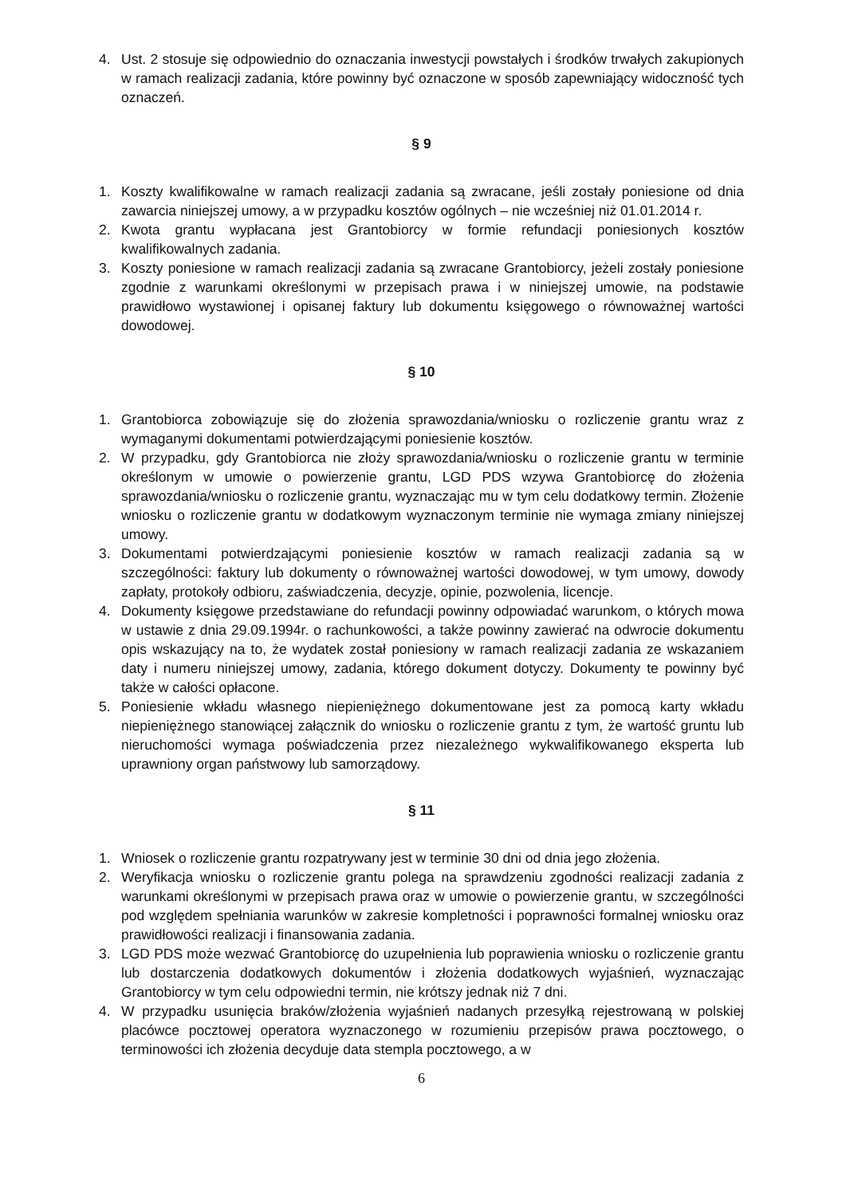4. Ust. 2 stosuje się odpowiednio do oznaczania inwestycji powstałych i środków trwałych zakupionych w ramach realizacji zadania, które powinny być oznaczone w sposób zapewniający widoczność tych oznaczeń.
§ 9
1. Koszty kwalifikowalne w ramach realizacji zadania są zwracane, jeśli zostały poniesione od dnia zawarcia niniejszej umowy, a w przypadku kosztów ogólnych – nie wcześniej niż 01.01.2014 r.
2. Kwota grantu wypłacana jest Grantobiorcy w formie refundacji poniesionych kosztów kwalifikowalnych zadania.
3. Koszty poniesione w ramach realizacji zadania są zwracane Grantobiorcy, jeżeli zostały poniesione zgodnie z warunkami określonymi w przepisach prawa i w niniejszej umowie, na podstawie prawidłowo wystawionej i opisanej faktury lub dokumentu księgowego o równoważnej wartości dowodowej.
§ 10
1. Grantobiorca zobowiązuje się do złożenia sprawozdania/wniosku o rozliczenie grantu wraz z wymaganymi dokumentami potwierdzającymi poniesienie kosztów.
2. W przypadku, gdy Grantobiorca nie złoży sprawozdania/wniosku o rozliczenie grantu w terminie określonym w umowie o powierzenie grantu, LGD PDS wzywa Grantobiorcę do złożenia sprawozdania/wniosku o rozliczenie grantu, wyznaczając mu w tym celu dodatkowy termin. Złożenie wniosku o rozliczenie grantu w dodatkowym wyznaczonym terminie nie wymaga zmiany niniejszej umowy.
3. Dokumentami potwierdzającymi poniesienie kosztów w ramach realizacji zadania są w szczególności: faktury lub dokumenty o równoważnej wartości dowodowej, w tym umowy, dowody zapłaty, protokoły odbioru, zaświadczenia, decyzje, opinie, pozwolenia, licencje.
4. Dokumenty księgowe przedstawiane do refundacji powinny odpowiadać warunkom, o których mowa w ustawie z dnia 29.09.1994r. o rachunkowości, a także powinny zawierać na odwrocie dokumentu opis wskazujący na to, że wydatek został poniesiony w ramach realizacji zadania ze wskazaniem daty i numeru niniejszej umowy, zadania, którego dokument dotyczy. Dokumenty te powinny być także w całości opłacone.
5. Poniesienie wkładu własnego niepieniężnego dokumentowane jest za pomocą karty wkładu niepieniężnego stanowiącej załącznik do wniosku o rozliczenie grantu z tym, że wartość gruntu lub nieruchomości wymaga poświadczenia przez niezależnego wykwalifikowanego eksperta lub uprawniony organ państwowy lub samorządowy.
§ 11
1. Wniosek o rozliczenie grantu rozpatrywany jest w terminie 30 dni od dnia jego złożenia.
2. Weryfikacja wniosku o rozliczenie grantu polega na sprawdzeniu zgodności realizacji zadania z warunkami określonymi w przepisach prawa oraz w umowie o powierzenie grantu, w szczególności pod względem spełniania warunków w zakresie kompletności i poprawności formalnej wniosku oraz prawidłowości realizacji i finansowania zadania.
3. LGD PDS może wezwać Grantobiorcę do uzupełnienia lub poprawienia wniosku o rozliczenie grantu lub dostarczenia dodatkowych dokumentów i złożenia dodatkowych wyjaśnień, wyznaczając Grantobiorcy w tym celu odpowiedni termin, nie krótszy jednak niż 7 dni.
4. W przypadku usunięcia braków/złożenia wyjaśnień nadanych przesyłką rejestrowaną w polskiej placówce pocztowej operatora wyznaczonego w rozumieniu przepisów prawa pocztowego, o terminowości ich złożenia decyduje data stempla pocztowego, a w
6